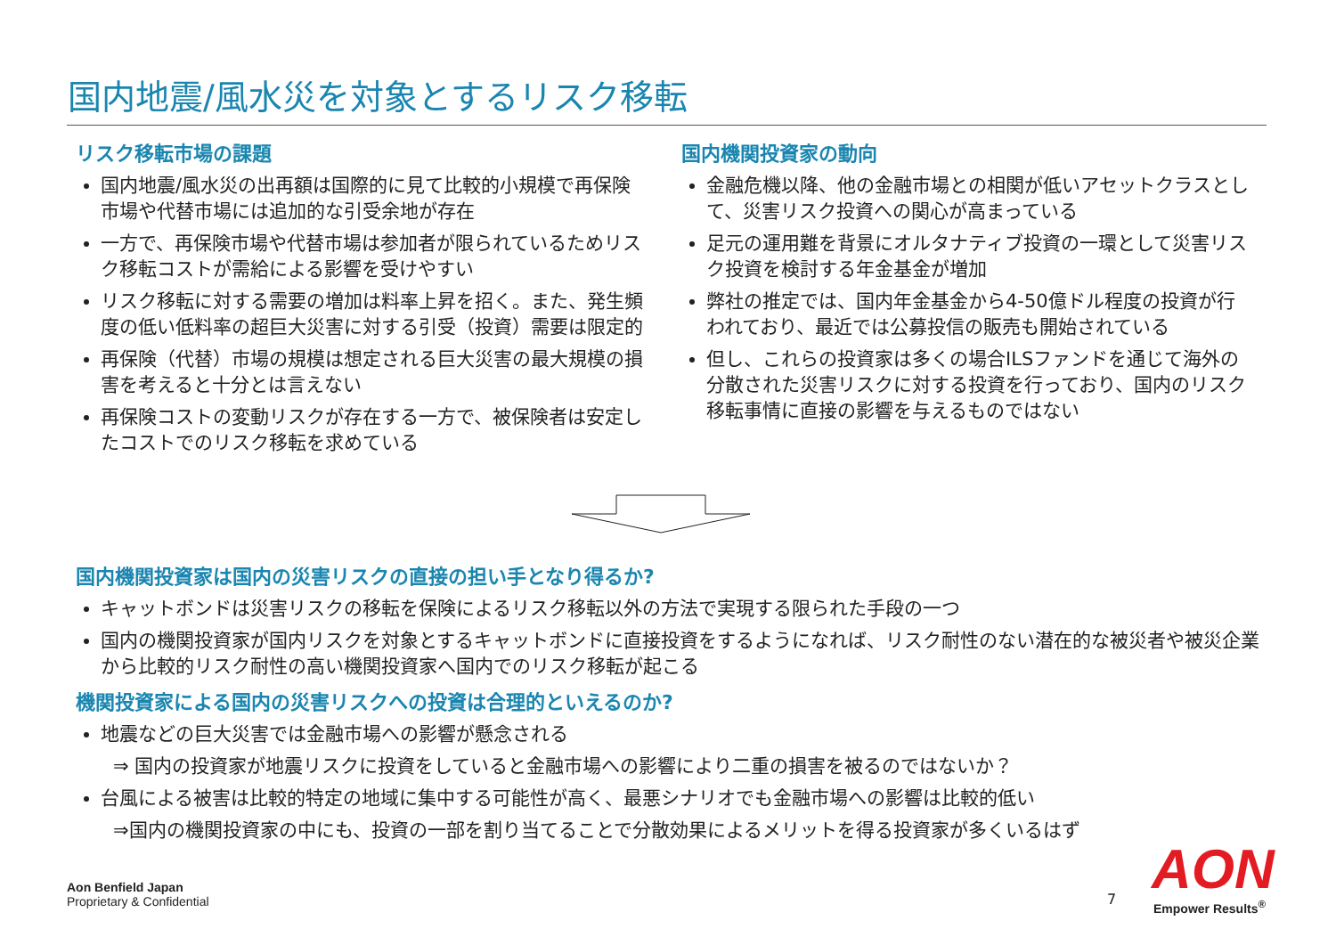国内地震/風水災を対象とするリスク移転
リスク移転市場の課題
国内地震/風水災の出再額は国際的に見て比較的小規模で再保険市場や代替市場には追加的な引受余地が存在
一方で、再保険市場や代替市場は参加者が限られているためリスク移転コストが需給による影響を受けやすい
リスク移転に対する需要の増加は料率上昇を招く。また、発生頻度の低い低料率の超巨大災害に対する引受（投資）需要は限定的
再保険（代替）市場の規模は想定される巨大災害の最大規模の損害を考えると十分とは言えない
再保険コストの変動リスクが存在する一方で、被保険者は安定したコストでのリスク移転を求めている
国内機関投資家の動向
金融危機以降、他の金融市場との相関が低いアセットクラスとして、災害リスク投資への関心が高まっている
足元の運用難を背景にオルタナティブ投資の一環として災害リスク投資を検討する年金基金が増加
弊社の推定では、国内年金基金から4-50億ドル程度の投資が行われており、最近では公募投信の販売も開始されている
但し、これらの投資家は多くの場合ILSファンドを通じて海外の分散された災害リスクに対する投資を行っており、国内のリスク移転事情に直接の影響を与えるものではない
国内機関投資家は国内の災害リスクの直接の担い手となり得るか?
キャットボンドは災害リスクの移転を保険によるリスク移転以外の方法で実現する限られた手段の一つ
国内の機関投資家が国内リスクを対象とするキャットボンドに直接投資をするようになれば、リスク耐性のない潜在的な被災者や被災企業から比較的リスク耐性の高い機関投資家へ国内でのリスク移転が起こる
機関投資家による国内の災害リスクへの投資は合理的といえるのか?
地震などの巨大災害では金融市場への影響が懸念される
⇒ 国内の投資家が地震リスクに投資をしていると金融市場への影響により二重の損害を被るのではないか？
台風による被害は比較的特定の地域に集中する可能性が高く、最悪シナリオでも金融市場への影響は比較的低い
⇒国内の機関投資家の中にも、投資の一部を割り当てることで分散効果によるメリットを得る投資家が多くいるはず
Aon Benfield Japan
Proprietary & Confidential
7 AON
Empower Results<sup>®</sup>